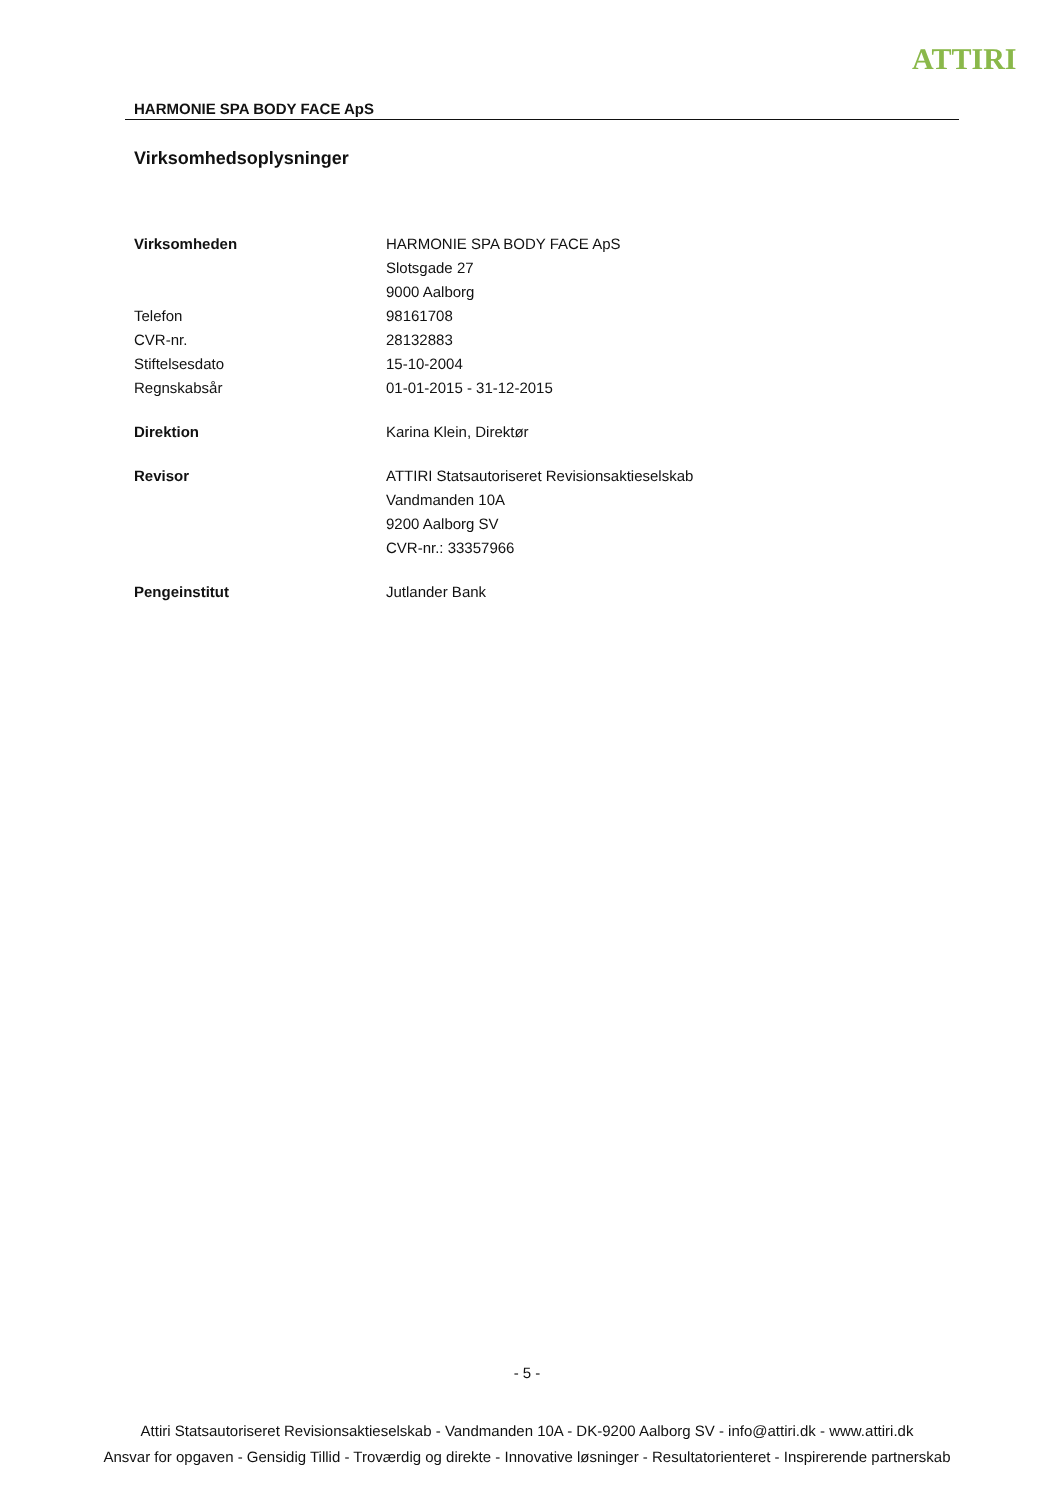ATTIRI
HARMONIE SPA BODY FACE ApS
Virksomhedsoplysninger
| Virksomheden | HARMONIE SPA BODY FACE ApS |
| | Slotsgade 27 |
| | 9000 Aalborg |
| Telefon | 98161708 |
| CVR-nr. | 28132883 |
| Stiftelsesdato | 15-10-2004 |
| Regnskabsår | 01-01-2015 - 31-12-2015 |
| Direktion | Karina Klein, Direktør |
| Revisor | ATTIRI Statsautoriseret Revisionsaktieselskab |
| | Vandmanden 10A |
| | 9200 Aalborg SV |
| | CVR-nr.: 33357966 |
| Pengeinstitut | Jutlander Bank |
- 5 -
Attiri Statsautoriseret Revisionsaktieselskab - Vandmanden 10A - DK-9200 Aalborg SV - info@attiri.dk - www.attiri.dk
Ansvar for opgaven - Gensidig Tillid - Troværdig og direkte - Innovative løsninger - Resultatorienteret - Inspirerende partnerskab